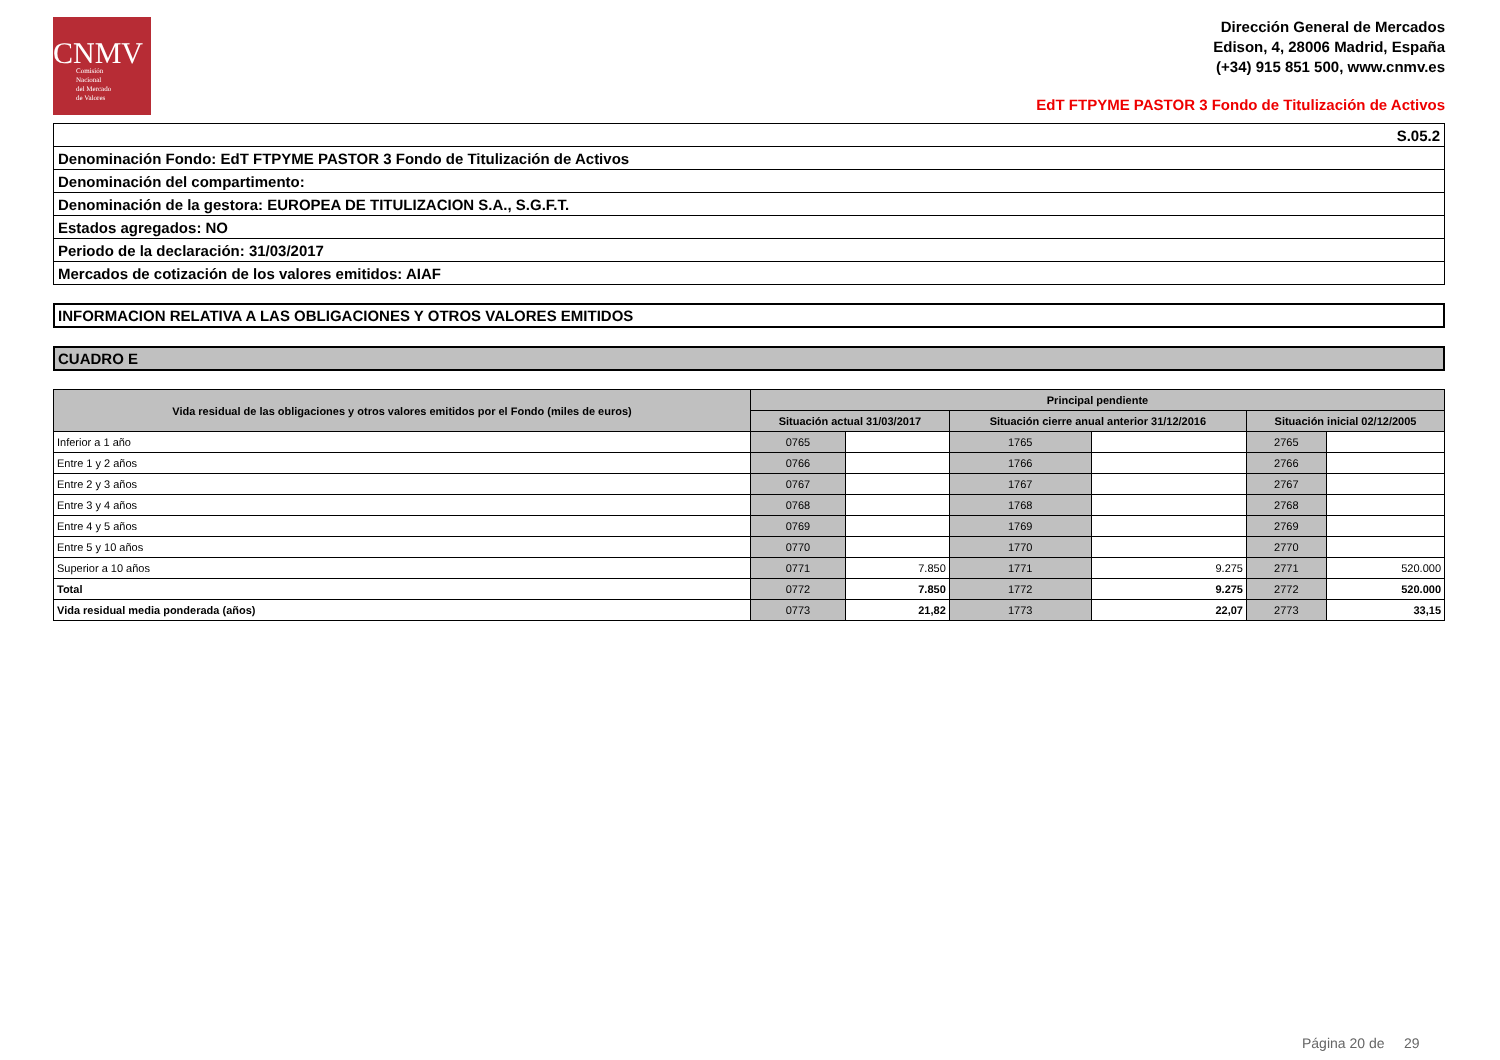CNMV
Comisión
Nacional
del Mercado
de Valores
Dirección General de Mercados
Edison, 4, 28006 Madrid, España
(+34) 915 851 500, www.cnmv.es
EdT FTPYME PASTOR 3 Fondo de Titulización de Activos
| S.05.2 |
| Denominación Fondo: EdT FTPYME PASTOR 3 Fondo de Titulización de Activos |
| Denominación del compartimento: |
| Denominación de la gestora: EUROPEA DE TITULIZACION S.A., S.G.F.T. |
| Estados agregados: NO |
| Periodo de la declaración: 31/03/2017 |
| Mercados de cotización de los valores emitidos: AIAF |
INFORMACION RELATIVA A LAS OBLIGACIONES Y OTROS VALORES EMITIDOS
CUADRO E
| Vida residual de las obligaciones y otros valores emitidos por el Fondo (miles de euros) | Principal pendiente | | | | | |
| --- | --- | --- | --- | --- | --- | --- |
| | Situación actual 31/03/2017 | | Situación cierre anual anterior 31/12/2016 | | Situación inicial 02/12/2005 | |
| Inferior a 1 año | 0765 | | 1765 | | 2765 | |
| Entre 1 y 2 años | 0766 | | 1766 | | 2766 | |
| Entre 2 y 3 años | 0767 | | 1767 | | 2767 | |
| Entre 3 y 4 años | 0768 | | 1768 | | 2768 | |
| Entre 4 y 5 años | 0769 | | 1769 | | 2769 | |
| Entre 5 y 10 años | 0770 | | 1770 | | 2770 | |
| Superior a 10 años | 0771 | 7.850 | 1771 | 9.275 | 2771 | 520.000 |
| Total | 0772 | 7.850 | 1772 | 9.275 | 2772 | 520.000 |
| Vida residual media ponderada (años) | 0773 | 21,82 | 1773 | 22,07 | 2773 | 33,15 |
Página 20 de 29